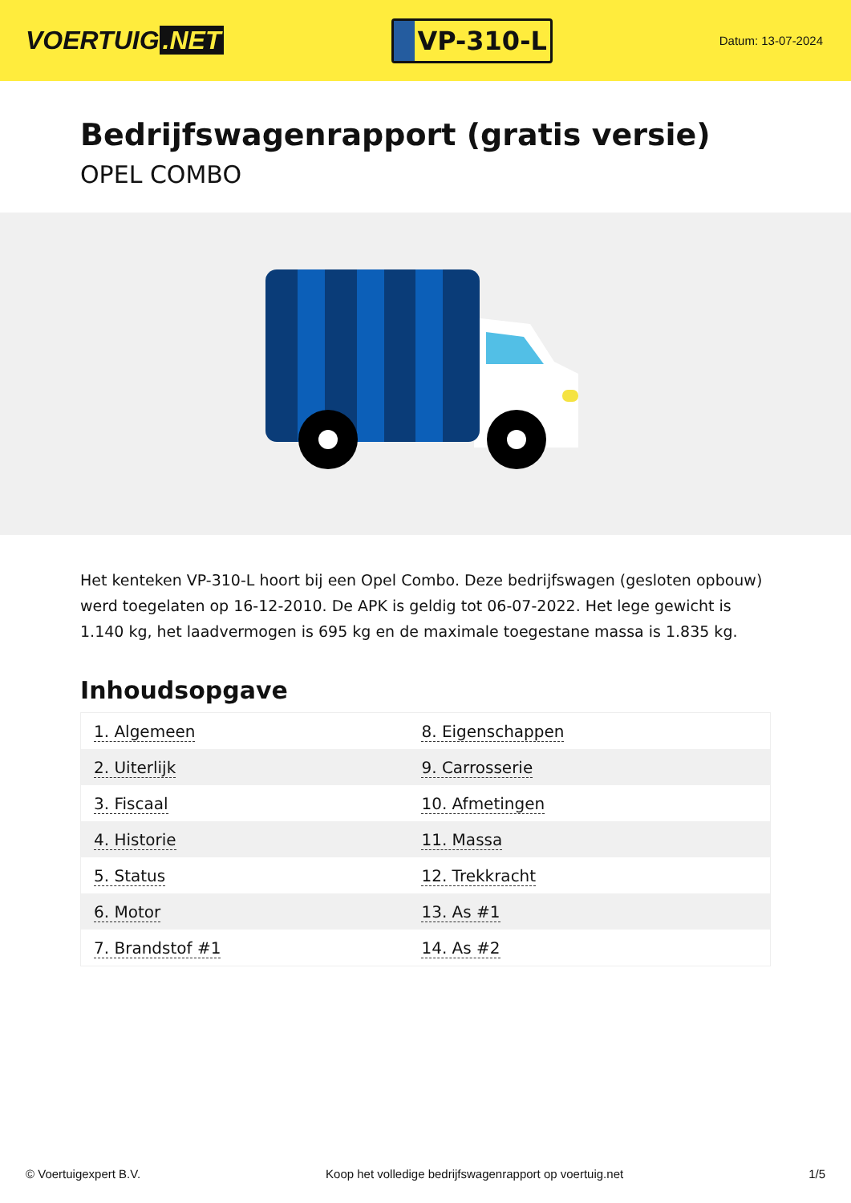VOERTUIG.NET
VP-310-L
Datum: 13-07-2024
Bedrijfswagenrapport (gratis versie)
OPEL COMBO
Het kenteken VP-310-L hoort bij een Opel Combo. Deze bedrijfswagen (gesloten opbouw) werd toegelaten op 16-12-2010. De APK is geldig tot 06-07-2022. Het lege gewicht is 1.140 kg, het laadvermogen is 695 kg en de maximale toegestane massa is 1.835 kg.
Inhoudsopgave
| 1. Algemeen | 8. Eigenschappen |
| 2. Uiterlijk | 9. Carrosserie |
| 3. Fiscaal | 10. Afmetingen |
| 4. Historie | 11. Massa |
| 5. Status | 12. Trekkracht |
| 6. Motor | 13. As #1 |
| 7. Brandstof #1 | 14. As #2 |
© Voertuigexpert B.V. Koop het volledige bedrijfswagenrapport op voertuig.net
1/5